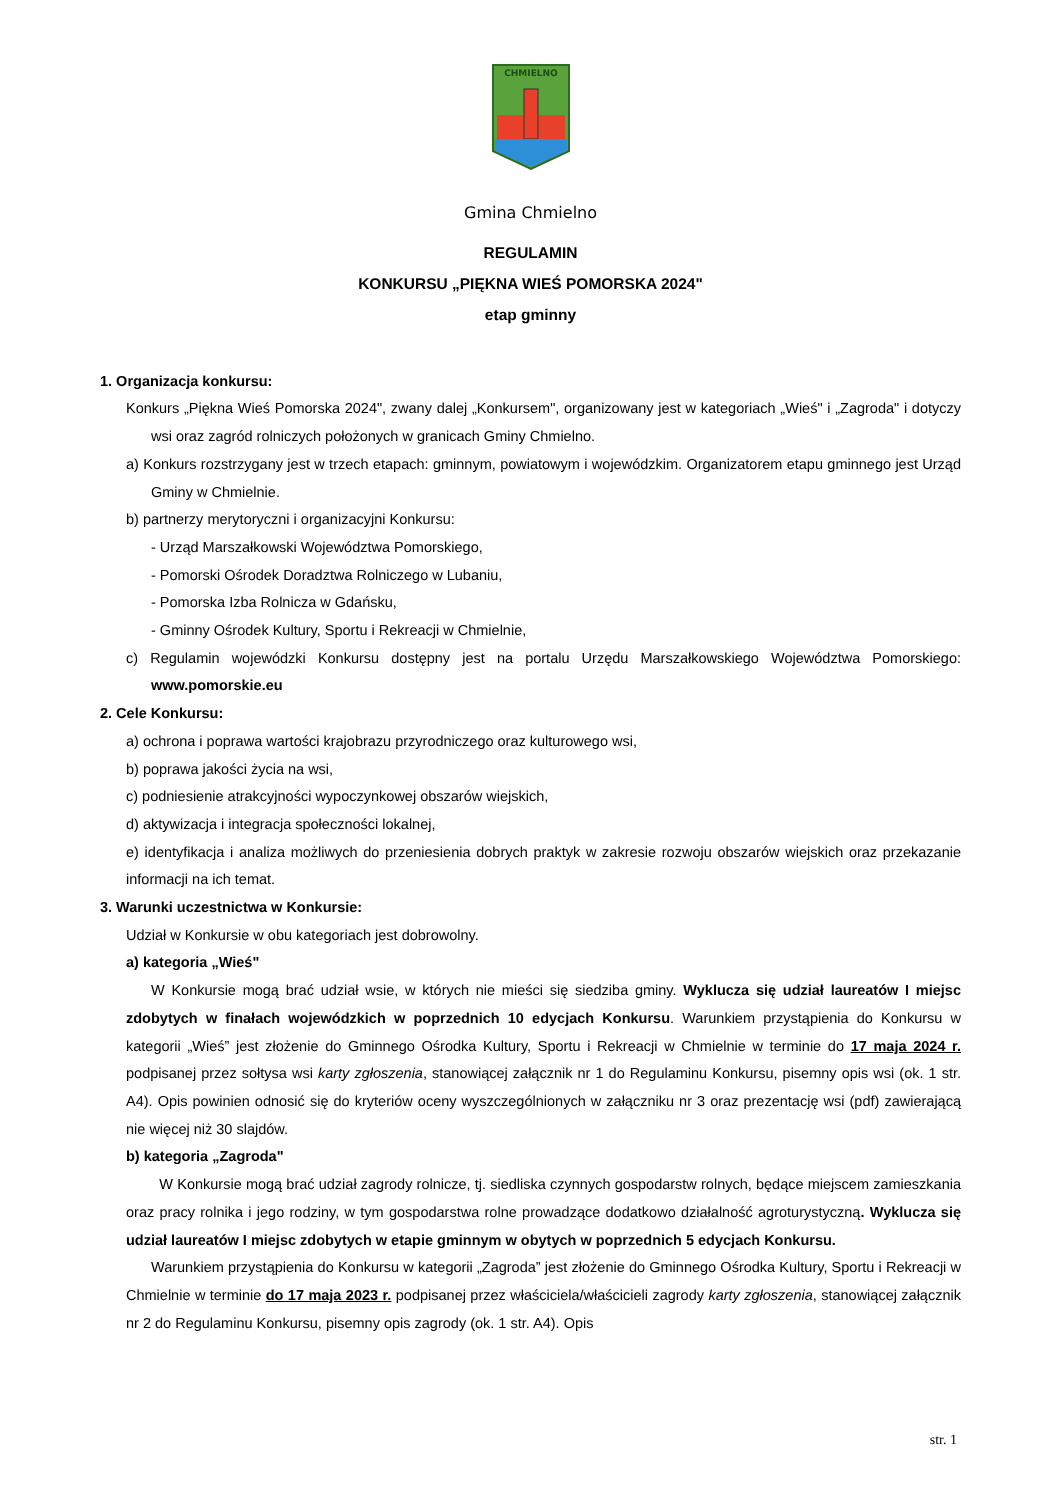CHMIELNO
Gmina Chmielno
REGULAMIN
KONKURSU „PIĘKNA WIEŚ POMORSKA 2024"
etap gminny
1. Organizacja konkursu:
Konkurs „Piękna Wieś Pomorska 2024", zwany dalej „Konkursem", organizowany jest w kategoriach „Wieś" i „Zagroda" i dotyczy wsi oraz zagród rolniczych położonych w granicach Gminy Chmielno.
a) Konkurs rozstrzygany jest w trzech etapach: gminnym, powiatowym i wojewódzkim. Organizatorem etapu gminnego jest Urząd Gminy w Chmielnie.
b) partnerzy merytoryczni i organizacyjni Konkursu:
- Urząd Marszałkowski Województwa Pomorskiego,
- Pomorski Ośrodek Doradztwa Rolniczego w Lubaniu,
- Pomorska Izba Rolnicza w Gdańsku,
- Gminny Ośrodek Kultury, Sportu i Rekreacji w Chmielnie,
c) Regulamin wojewódzki Konkursu dostępny jest na portalu Urzędu Marszałkowskiego Województwa Pomorskiego: www.pomorskie.eu
2. Cele Konkursu:
a) ochrona i poprawa wartości krajobrazu przyrodniczego oraz kulturowego wsi,
b) poprawa jakości życia na wsi,
c) podniesienie atrakcyjności wypoczynkowej obszarów wiejskich,
d) aktywizacja i integracja społeczności lokalnej,
e) identyfikacja i analiza możliwych do przeniesienia dobrych praktyk w zakresie rozwoju obszarów wiejskich oraz przekazanie informacji na ich temat.
3. Warunki uczestnictwa w Konkursie:
Udział w Konkursie w obu kategoriach jest dobrowolny.
a) kategoria „Wieś"
W Konkursie mogą brać udział wsie, w których nie mieści się siedziba gminy. Wyklucza się udział laureatów I miejsc zdobytych w finałach wojewódzkich w poprzednich 10 edycjach Konkursu. Warunkiem przystąpienia do Konkursu w kategorii „Wieś” jest złożenie do Gminnego Ośrodka Kultury, Sportu i Rekreacji w Chmielnie w terminie do 17 maja 2024 r. podpisanej przez sołtysa wsi karty zgłoszenia, stanowiącej załącznik nr 1 do Regulaminu Konkursu, pisemny opis wsi (ok. 1 str. A4). Opis powinien odnosić się do kryteriów oceny wyszczególnionych w załączniku nr 3 oraz prezentację wsi (pdf) zawierającą nie więcej niż 30 slajdów.
b) kategoria „Zagroda"
W Konkursie mogą brać udział zagrody rolnicze, tj. siedliska czynnych gospodarstw rolnych, będące miejscem zamieszkania oraz pracy rolnika i jego rodziny, w tym gospodarstwa rolne prowadzące dodatkowo działalność agroturystyczną. Wyklucza się udział laureatów I miejsc zdobytych w etapie gminnym w obytych w poprzednich 5 edycjach Konkursu.
Warunkiem przystąpienia do Konkursu w kategorii „Zagroda” jest złożenie do Gminnego Ośrodka Kultury, Sportu i Rekreacji w Chmielnie w terminie do 17 maja 2023 r. podpisanej przez właściciela/właścicieli zagrody karty zgłoszenia, stanowiącej załącznik nr 2 do Regulaminu Konkursu, pisemny opis zagrody (ok. 1 str. A4). Opis
str. 1